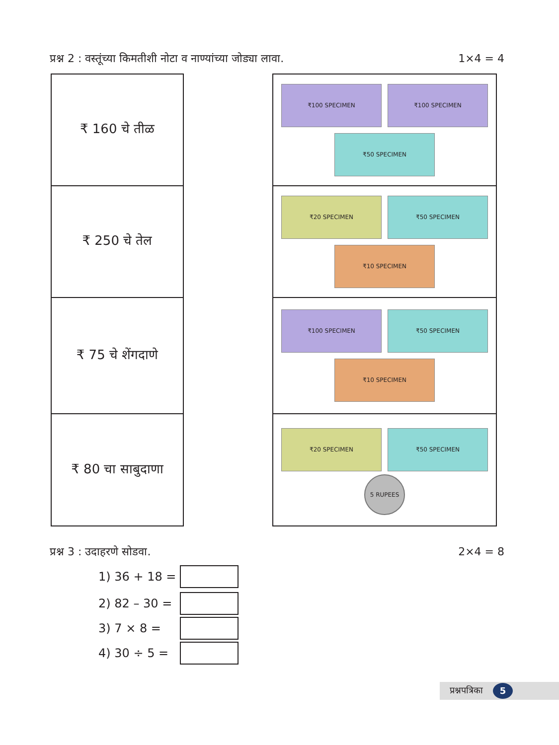प्रश्न 2 : वस्तूंच्या किमतीशी नोटा व नाण्यांच्या जोड्या लावा. 1×4 = 4
₹ 160 चे तीळ
₹ 250 चे तेल
₹ 75 चे शेंगदाणे
₹ 80 चा साबुदाणा
₹100 SPECIMEN ₹100 SPECIMEN
₹50 SPECIMEN
₹20 SPECIMEN ₹50 SPECIMEN
₹10 SPECIMEN
₹100 SPECIMEN ₹50 SPECIMEN
₹10 SPECIMEN
₹20 SPECIMEN ₹50 SPECIMEN
5 RUPEES
प्रश्न 3 : उदाहरणे सोडवा. 2×4 = 8
1) 36 + 18 =
2) 82 – 30 =
3) 7 × 8 =
4) 30 ÷ 5 =
प्रश्नपत्रिका 5